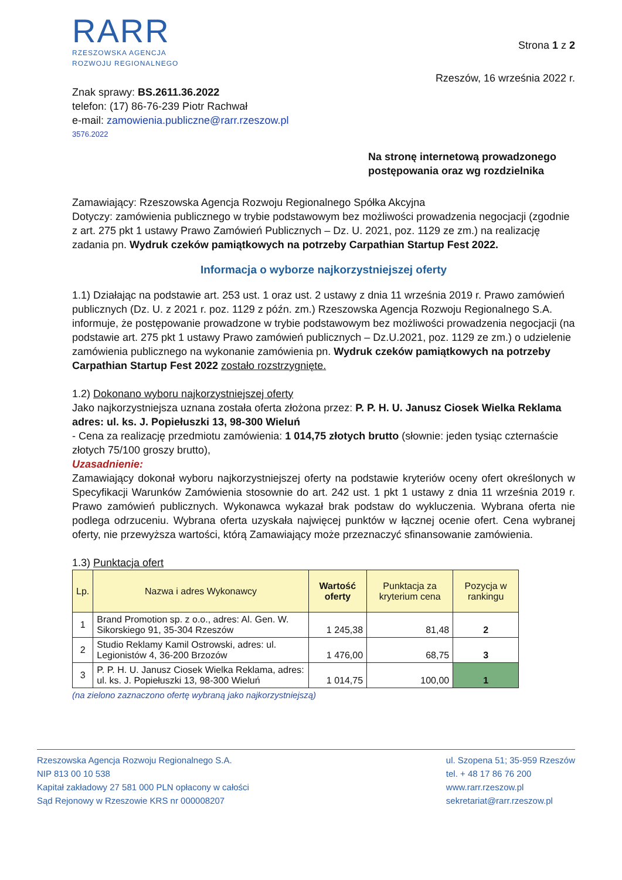RARR
RZESZOWSKA AGENCJA
ROZWOJU REGIONALNEGO
Strona 1 z 2
Rzeszów, 16 września 2022 r.
Znak sprawy: BS.2611.36.2022
telefon: (17) 86-76-239 Piotr Rachwał
e-mail: zamowienia.publiczne@rarr.rzeszow.pl
3576.2022
Na stronę internetową prowadzonego
postępowania oraz wg rozdzielnika
Zamawiający: Rzeszowska Agencja Rozwoju Regionalnego Spółka Akcyjna
Dotyczy: zamówienia publicznego w trybie podstawowym bez możliwości prowadzenia negocjacji (zgodnie z art. 275 pkt 1 ustawy Prawo Zamówień Publicznych – Dz. U. 2021, poz. 1129 ze zm.) na realizację zadania pn. Wydruk czeków pamiątkowych na potrzeby Carpathian Startup Fest 2022.
Informacja o wyborze najkorzystniejszej oferty
1.1) Działając na podstawie art. 253 ust. 1 oraz ust. 2 ustawy z dnia 11 września 2019 r. Prawo zamówień publicznych (Dz. U. z 2021 r. poz. 1129 z późn. zm.) Rzeszowska Agencja Rozwoju Regionalnego S.A. informuje, że postępowanie prowadzone w trybie podstawowym bez możliwości prowadzenia negocjacji (na podstawie art. 275 pkt 1 ustawy Prawo zamówień publicznych – Dz.U.2021, poz. 1129 ze zm.) o udzielenie zamówienia publicznego na wykonanie zamówienia pn. Wydruk czeków pamiątkowych na potrzeby Carpathian Startup Fest 2022 zostało rozstrzygnięte.
1.2) Dokonano wyboru najkorzystniejszej oferty
Jako najkorzystniejsza uznana została oferta złożona przez: P. P. H. U. Janusz Ciosek Wielka Reklama adres: ul. ks. J. Popiełuszki 13, 98-300 Wieluń
- Cena za realizację przedmiotu zamówienia: 1 014,75 złotych brutto (słownie: jeden tysiąc czternaście złotych 75/100 groszy brutto),
Uzasadnienie:
Zamawiający dokonał wyboru najkorzystniejszej oferty na podstawie kryteriów oceny ofert określonych w Specyfikacji Warunków Zamówienia stosownie do art. 242 ust. 1 pkt 1 ustawy z dnia 11 września 2019 r. Prawo zamówień publicznych. Wykonawca wykazał brak podstaw do wykluczenia. Wybrana oferta nie podlega odrzuceniu. Wybrana oferta uzyskała najwięcej punktów w łącznej ocenie ofert. Cena wybranej oferty, nie przewyższa wartości, którą Zamawiający może przeznaczyć sfinansowanie zamówienia.
1.3) Punktacja ofert
| Lp. | Nazwa i adres Wykonawcy | Wartość oferty | Punktacja za kryterium cena | Pozycja w rankingu |
| --- | --- | --- | --- | --- |
| 1 | Brand Promotion sp. z o.o., adres: Al. Gen. W. Sikorskiego 91, 35-304 Rzeszów | 1 245,38 | 81,48 | 2 |
| 2 | Studio Reklamy Kamil Ostrowski, adres: ul. Legionistów 4, 36-200 Brzozów | 1 476,00 | 68,75 | 3 |
| 3 | P. P. H. U. Janusz Ciosek Wielka Reklama, adres: ul. ks. J. Popiełuszki 13, 98-300 Wieluń | 1 014,75 | 100,00 | 1 |
(na zielono zaznaczono ofertę wybraną jako najkorzystniejszą)
Rzeszowska Agencja Rozwoju Regionalnego S.A.
NIP 813 00 10 538
Kapitał zakładowy 27 581 000 PLN opłacony w całości
Sąd Rejonowy w Rzeszowie KRS nr 000008207
ul. Szopena 51; 35-959 Rzeszów
tel. + 48 17 86 76 200
www.rarr.rzeszow.pl
sekretariat@rarr.rzeszow.pl